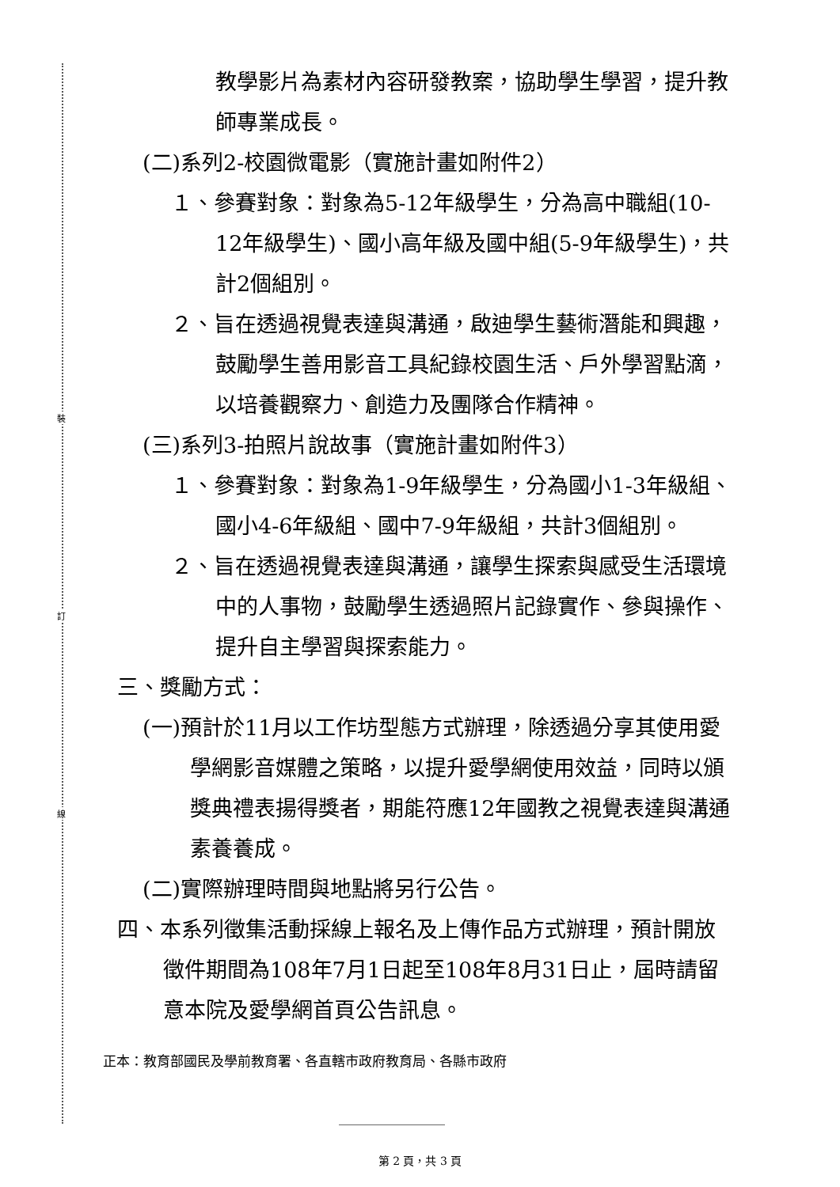裝
訂
線
教學影片為素材內容研發教案，協助學生學習，提升教師專業成長。
(二)系列2-校園微電影（實施計畫如附件2）
１、參賽對象：對象為5-12年級學生，分為高中職組(10-12年級學生)、國小高年級及國中組(5-9年級學生)，共計2個組別。
２、旨在透過視覺表達與溝通，啟迪學生藝術潛能和興趣，鼓勵學生善用影音工具紀錄校園生活、戶外學習點滴，以培養觀察力、創造力及團隊合作精神。
(三)系列3-拍照片說故事（實施計畫如附件3）
１、參賽對象：對象為1-9年級學生，分為國小1-3年級組、國小4-6年級組、國中7-9年級組，共計3個組別。
２、旨在透過視覺表達與溝通，讓學生探索與感受生活環境中的人事物，鼓勵學生透過照片記錄實作、參與操作、提升自主學習與探索能力。
三、獎勵方式：
(一)預計於11月以工作坊型態方式辦理，除透過分享其使用愛學網影音媒體之策略，以提升愛學網使用效益，同時以頒獎典禮表揚得獎者，期能符應12年國教之視覺表達與溝通素養養成。
(二)實際辦理時間與地點將另行公告。
四、本系列徵集活動採線上報名及上傳作品方式辦理，預計開放徵件期間為108年7月1日起至108年8月31日止，屆時請留意本院及愛學網首頁公告訊息。
正本：教育部國民及學前教育署、各直轄市政府教育局、各縣市政府
第 2 頁，共 3 頁